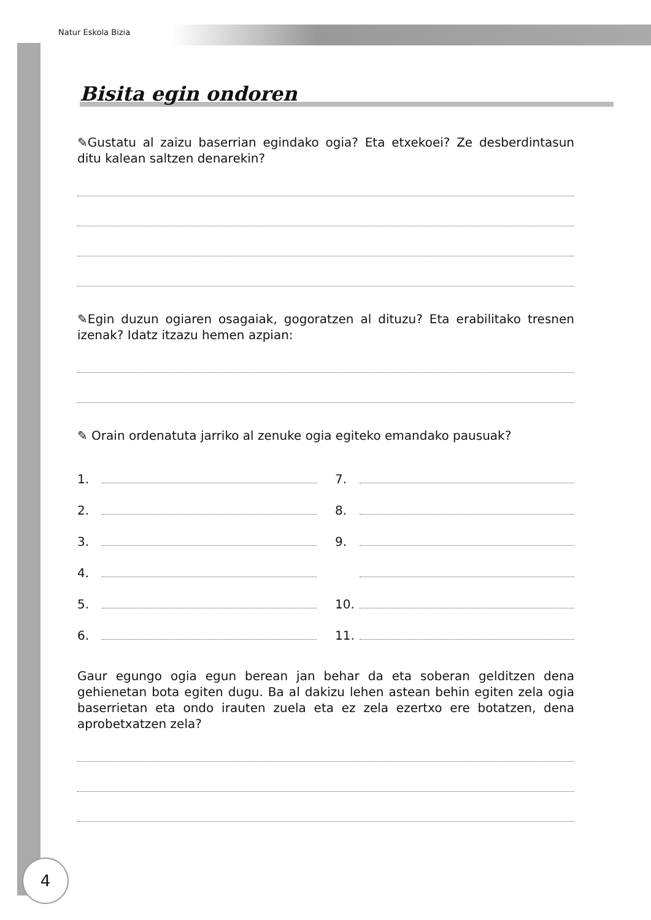Natur Eskola Bizia
Bisita egin ondoren
✎Gustatu al zaizu baserrian egindako ogia? Eta etxekoei? Ze desberdintasun ditu kalean saltzen denarekin?
✎Egin duzun ogiaren osagaiak, gogoratzen al dituzu? Eta erabilitako tresnen izenak? Idatz itzazu hemen azpian:
✎ Orain ordenatuta jarriko al zenuke ogia egiteko emandako pausuak?
1.
2.
3.
4.
5.
6.
7.
8.
9.
10.
11.
Gaur egungo ogia egun berean jan behar da eta soberan gelditzen dena gehienetan bota egiten dugu. Ba al dakizu lehen astean behin egiten zela ogia baserrietan eta ondo irauten zuela eta ez zela ezertxo ere botatzen, dena aprobetxatzen zela?
4